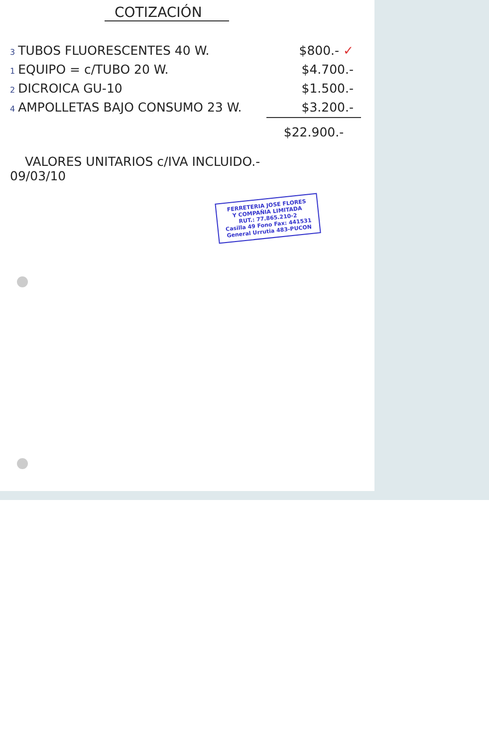COTIZACIÓN
3 TUBOS FLUORESCENTES 40 W. $800.- ✓
1 EQUIPO = c/TUBO 20 W. $4.700.-
2 DICROICA GU-10 $1.500.-
4 AMPOLLETAS BAJO CONSUMO 23 W. $3.200.-
$22.900.-
VALORES UNITARIOS c/IVA INCLUIDO.-
09/03/10
FERRETERIA JOSE FLORES
Y COMPAÑIA LIMITADA
RUT.: 77.865.210-2
Casilla 49 Fono Fax: 441531
General Urrutia 483-PUCON